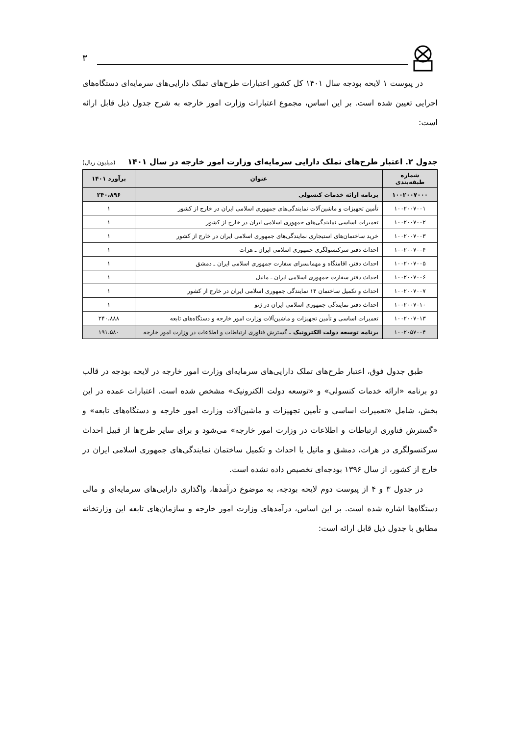۳
در پیوست ۱ لایحه بودجه سال ۱۴۰۱ کل کشور اعتبارات طرح‌های تملک دارایی‌های سرمایه‌ای دستگاه‌های اجرایی تعیین شده است. بر این اساس، مجموع اعتبارات وزارت امور خارجه به شرح جدول ذیل قابل ارائه است:
جدول ۲. اعتبار طرح‌های تملک دارایی سرمایه‌ای وزارت امور خارجه در سال ۱۴۰۱ (میلیون ریال)
| شماره طبقه‌بندی | عنوان | برآورد ۱۴۰۱ |
| --- | --- | --- |
| ۱۰۰۲۰۰۷۰۰۰ | برنامه ارائه خدمات کنسولی | ۲۴۰،۸۹۶ |
| ۱۰۰۲۰۰۷۰۰۱ | تأمین تجهیزات و ماشین‌آلات نمایندگی‌های جمهوری اسلامی ایران در خارج از کشور | ۱ |
| ۱۰۰۲۰۰۷۰۰۲ | تعمیرات اساسی نمایندگی‌های جمهوری اسلامی ایران در خارج از کشور | ۱ |
| ۱۰۰۲۰۰۷۰۰۳ | خرید ساختمان‌های استیجاری نمایندگی‌های جمهوری اسلامی ایران در خارج از کشور | ۱ |
| ۱۰۰۲۰۰۷۰۰۴ | احداث دفتر سرکنسولگری جمهوری اسلامی ایران ـ هرات | ۱ |
| ۱۰۰۲۰۰۷۰۰۵ | احداث دفتر، اقامتگاه و مهمانسرای سفارت جمهوری اسلامی ایران ـ دمشق | ۱ |
| ۱۰۰۲۰۰۷۰۰۶ | احداث دفتر سفارت جمهوری اسلامی ایران ـ مانیل | ۱ |
| ۱۰۰۲۰۰۷۰۰۷ | احداث و تکمیل ساختمان ۱۴ نمایندگی جمهوری اسلامی ایران در خارج از کشور | ۱ |
| ۱۰۰۲۰۰۷۰۱۰ | احداث دفتر نمایندگی جمهوری اسلامی ایران در ژنو | ۱ |
| ۱۰۰۲۰۰۷۰۱۳ | تعمیرات اساسی و تأمین تجهیزات و ماشین‌آلات وزارت امور خارجه و دستگاه‌های تابعه | ۲۴۰،۸۸۸ |
| ۱۰۰۲۰۵۷۰۰۴ | برنامه توسعه دولت الکترونیک ـ گسترش فناوری ارتباطات و اطلاعات در وزارت امور خارجه | ۱۹۱،۵۸۰ |
طبق جدول فوق، اعتبار طرح‌های تملک دارایی‌های سرمایه‌ای وزارت امور خارجه در لایحه بودجه در قالب دو برنامه «ارائه خدمات کنسولی» و «توسعه دولت الکترونیک» مشخص شده است. اعتبارات عمده در این بخش، شامل «تعمیرات اساسی و تأمین تجهیزات و ماشین‌آلات وزارت امور خارجه و دستگاه‌های تابعه» و «گسترش فناوری ارتباطات و اطلاعات در وزارت امور خارجه» می‌شود و برای سایر طرح‌ها از قبیل احداث سرکنسولگری در هرات، دمشق و مانیل یا احداث و تکمیل ساختمان نمایندگی‌های جمهوری اسلامی ایران در خارج از کشور، از سال ۱۳۹۶ بودجه‌ای تخصیص داده نشده است.
در جدول ۳ و ۴ از پیوست دوم لایحه بودجه، به موضوع درآمدها، واگذاری دارایی‌های سرمایه‌ای و مالی دستگاه‌ها اشاره شده است. بر این اساس، درآمدهای وزارت امور خارجه و سازمان‌های تابعه این وزارتخانه مطابق با جدول ذیل قابل ارائه است: